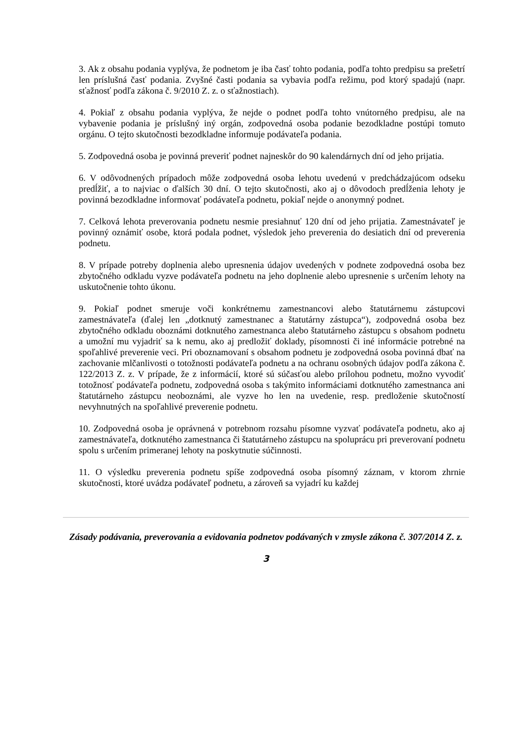3. Ak z obsahu podania vyplýva, že podnetom je iba časť tohto podania, podľa tohto predpisu sa prešetrí len príslušná časť podania. Zvyšné časti podania sa vybavia podľa režimu, pod ktorý spadajú (napr. sťažnosť podľa zákona č. 9/2010 Z. z. o sťažnostiach).
4. Pokiaľ z obsahu podania vyplýva, že nejde o podnet podľa tohto vnútorného predpisu, ale na vybavenie podania je príslušný iný orgán, zodpovedná osoba podanie bezodkladne postúpi tomuto orgánu. O tejto skutočnosti bezodkladne informuje podávateľa podania.
5. Zodpovedná osoba je povinná preveriť podnet najneskôr do 90 kalendárnych dní od jeho prijatia.
6. V odôvodnených prípadoch môže zodpovedná osoba lehotu uvedenú v predchádzajúcom odseku predĺžiť, a to najviac o ďalších 30 dní. O tejto skutočnosti, ako aj o dôvodoch predĺženia lehoty je povinná bezodkladne informovať podávateľa podnetu, pokiaľ nejde o anonymný podnet.
7. Celková lehota preverovania podnetu nesmie presiahnuť 120 dní od jeho prijatia. Zamestnávateľ je povinný oznámiť osobe, ktorá podala podnet, výsledok jeho preverenia do desiatich dní od preverenia podnetu.
8. V prípade potreby doplnenia alebo upresnenia údajov uvedených v podnete zodpovedná osoba bez zbytočného odkladu vyzve podávateľa podnetu na jeho doplnenie alebo upresnenie s určením lehoty na uskutočnenie tohto úkonu.
9. Pokiaľ podnet smeruje voči konkrétnemu zamestnancovi alebo štatutárnemu zástupcovi zamestnávateľa (ďalej len „dotknutý zamestnanec a štatutárny zástupca“), zodpovedná osoba bez zbytočného odkladu oboznámi dotknutého zamestnanca alebo štatutárneho zástupcu s obsahom podnetu a umožní mu vyjadriť sa k nemu, ako aj predložiť doklady, písomnosti či iné informácie potrebné na spoľahlivé preverenie veci. Pri oboznamovaní s obsahom podnetu je zodpovedná osoba povinná dbať na zachovanie mlčanlivosti o totožnosti podávateľa podnetu a na ochranu osobných údajov podľa zákona č. 122/2013 Z. z. V prípade, že z informácií, ktoré sú súčasťou alebo prílohou podnetu, možno vyvodiť totožnosť podávateľa podnetu, zodpovedná osoba s takýmito informáciami dotknutého zamestnanca ani štatutárneho zástupcu neoboznámi, ale vyzve ho len na uvedenie, resp. predloženie skutočností nevyhnutných na spoľahlivé preverenie podnetu.
10. Zodpovedná osoba je oprávnená v potrebnom rozsahu písomne vyzvať podávateľa podnetu, ako aj zamestnávateľa, dotknutého zamestnanca či štatutárneho zástupcu na spoluprácu pri preverovaní podnetu spolu s určením primeranej lehoty na poskytnutie súčinnosti.
11. O výsledku preverenia podnetu spíše zodpovedná osoba písomný záznam, v ktorom zhrnie skutočnosti, ktoré uvádza podávateľ podnetu, a zároveň sa vyjadrí ku každej
Zásady podávania, preverovania a evidovania podnetov podávaných v zmysle zákona č. 307/2014 Z. z.
3